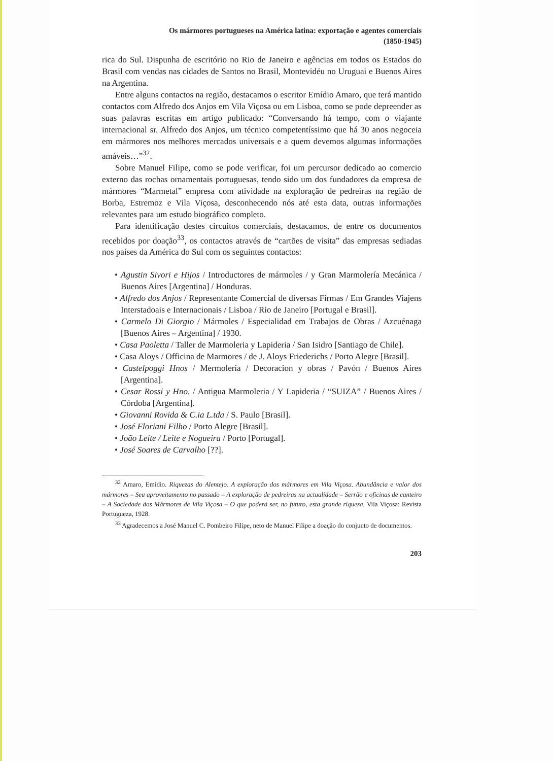Os mármores portugueses na América latina: exportação e agentes comerciais
(1850-1945)
rica do Sul. Dispunha de escritório no Rio de Janeiro e agências em todos os Estados do Brasil com vendas nas cidades de Santos no Brasil, Montevidéu no Uruguai e Buenos Aires na Argentina.
Entre alguns contactos na região, destacamos o escritor Emídio Amaro, que terá mantido contactos com Alfredo dos Anjos em Vila Viçosa ou em Lisboa, como se pode depreender as suas palavras escritas em artigo publicado: “Conversando há tempo, com o viajante internacional sr. Alfredo dos Anjos, um técnico competentíssimo que há 30 anos negoceia em mármores nos melhores mercados universais e a quem devemos algumas informações amáveis…”<sup>32</sup>.
Sobre Manuel Filipe, como se pode verificar, foi um percursor dedicado ao comercio externo das rochas ornamentais portuguesas, tendo sido um dos fundadores da empresa de mármores “Marmetal” empresa com atividade na exploração de pedreiras na região de Borba, Estremoz e Vila Viçosa, desconhecendo nós até esta data, outras informações relevantes para um estudo biográfico completo.
Para identificação destes circuitos comerciais, destacamos, de entre os documentos recebidos por doação<sup>33</sup>, os contactos através de “cartões de visita” das empresas sediadas nos países da América do Sul com os seguintes contactos:
• Agustin Sivori e Hijos / Introductores de mármoles / y Gran Marmolería Mecánica / Buenos Aires [Argentina] / Honduras.
• Alfredo dos Anjos / Representante Comercial de diversas Firmas / Em Grandes Viajens Interstadoais e Internacionais / Lisboa / Rio de Janeiro [Portugal e Brasil].
• Carmelo Di Giorgio / Mármoles / Especialidad em Trabajos de Obras / Azcuénaga [Buenos Aires – Argentina] / 1930.
• Casa Paoletta / Taller de Marmoleria y Lapideria / San Isidro [Santiago de Chile].
• Casa Aloys / Officina de Marmores / de J. Aloys Friederichs / Porto Alegre [Brasil].
• Castelpoggi Hnos / Mermolería / Decoracion y obras / Pavón / Buenos Aires [Argentina].
• Cesar Rossi y Hno. / Antigua Marmoleria / Y Lapideria / “SUIZA” / Buenos Aires / Córdoba [Argentina].
• Giovanni Rovida & C.ia L.tda / S. Paulo [Brasil].
• José Floriani Filho / Porto Alegre [Brasil].
• João Leite / Leite e Nogueira / Porto [Portugal].
• José Soares de Carvalho [??].
<sup>32</sup> Amaro, Emidio. Riquezas do Alentejo. A exploração dos mármores em Vila Viçosa. Abundância e valor dos mármores – Seu aproveitamento no passado – A exploração de pedreiras na actualidade – Serrão e oficinas de canteiro – A Sociedade dos Mármores de Vila Viçosa – O que poderá ser, no futuro, esta grande riqueza. Vila Viçosa: Revista Portugueza, 1928.
<sup>33</sup> Agradecemos a José Manuel C. Pombeiro Filipe, neto de Manuel Filipe a doação do conjunto de documentos.
203